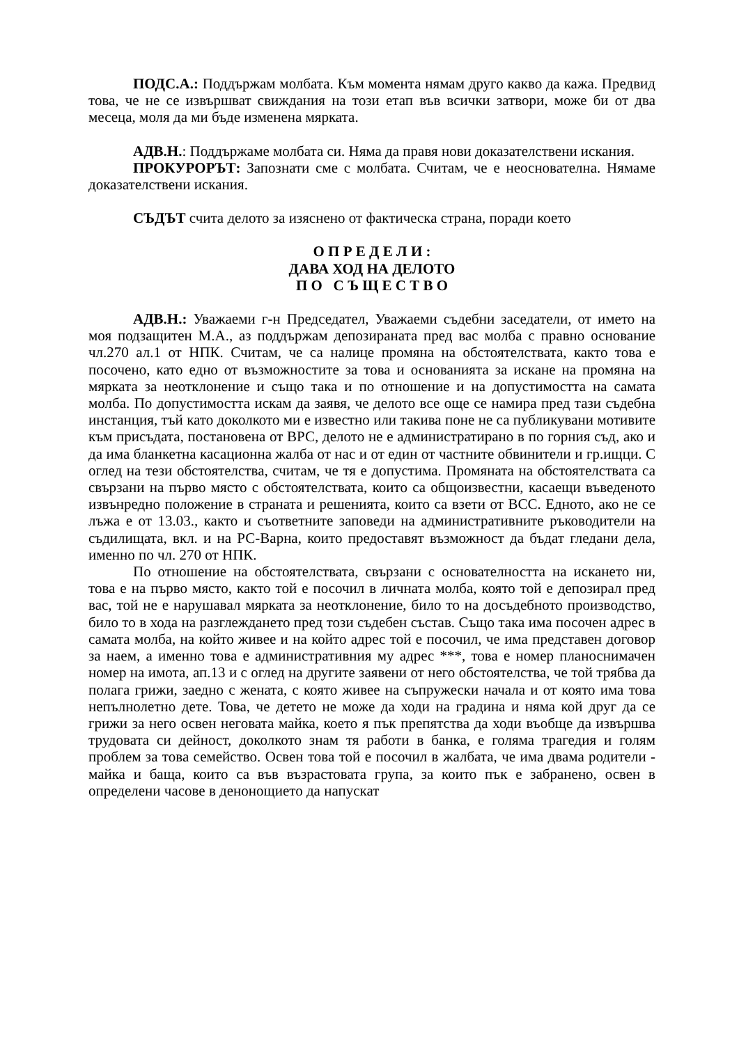ПОДС.А.: Поддържам молбата. Към момента нямам друго какво да кажа. Предвид това, че не се извършват свиждания на този етап във всички затвори, може би от два месеца, моля да ми бъде изменена мярката.
АДВ.Н.: Поддържаме молбата си. Няма да правя нови доказателствени искания.
ПРОКУРОРЪТ: Запознати сме с молбата. Считам, че е неоснователна. Нямаме доказателствени искания.
СЪДЪТ счита делото за изяснено от фактическа страна, поради което
О П Р Е Д Е Л И :
ДАВА ХОД НА ДЕЛОТО
П О С Ъ Щ Е С Т В О
АДВ.Н.: Уважаеми г-н Председател, Уважаеми съдебни заседатели, от името на моя подзащитен М.А., аз поддържам депозираната пред вас молба с правно основание чл.270 ал.1 от НПК. Считам, че са налице промяна на обстоятелствата, както това е посочено, като едно от възможностите за това и основанията за искане на промяна на мярката за неотклонение и също така и по отношение и на допустимостта на самата молба. По допустимостта искам да заявя, че делото все още се намира пред тази съдебна инстанция, тъй като доколкото ми е известно или такива поне не са публикувани мотивите към присъдата, постановена от ВРС, делото не е администратирано в по горния съд, ако и да има бланкетна касационна жалба от нас и от един от частните обвинители и гр.ищци. С оглед на тези обстоятелства, считам, че тя е допустима. Промяната на обстоятелствата са свързани на първо място с обстоятелствата, които са общоизвестни, касаещи въведеното извънредно положение в страната и решенията, които са взети от ВСС. Едното, ако не се лъжа е от 13.03., както и съответните заповеди на административните ръководители на съдилищата, вкл. и на РС-Варна, които предоставят възможност да бъдат гледани дела, именно по чл. 270 от НПК.
По отношение на обстоятелствата, свързани с основателността на искането ни, това е на първо място, както той е посочил в личната молба, която той е депозирал пред вас, той не е нарушавал мярката за неотклонение, било то на досъдебното производство, било то в хода на разглеждането пред този съдебен състав. Също така има посочен адрес в самата молба, на който живее и на който адрес той е посочил, че има представен договор за наем, а именно това е административния му адрес ***, това е номер планоснимачен номер на имота, ап.13 и с оглед на другите заявени от него обстоятелства, че той трябва да полага грижи, заедно с жената, с която живее на съпружески начала и от която има това непълнолетно дете. Това, че детето не може да ходи на градина и няма кой друг да се грижи за него освен неговата майка, което я пък препятства да ходи въобще да извършва трудовата си дейност, доколкото знам тя работи в банка, е голяма трагедия и голям проблем за това семейство. Освен това той е посочил в жалбата, че има двама родители - майка и баща, които са във възрастовата група, за които пък е забранено, освен в определени часове в денонощието да напускат